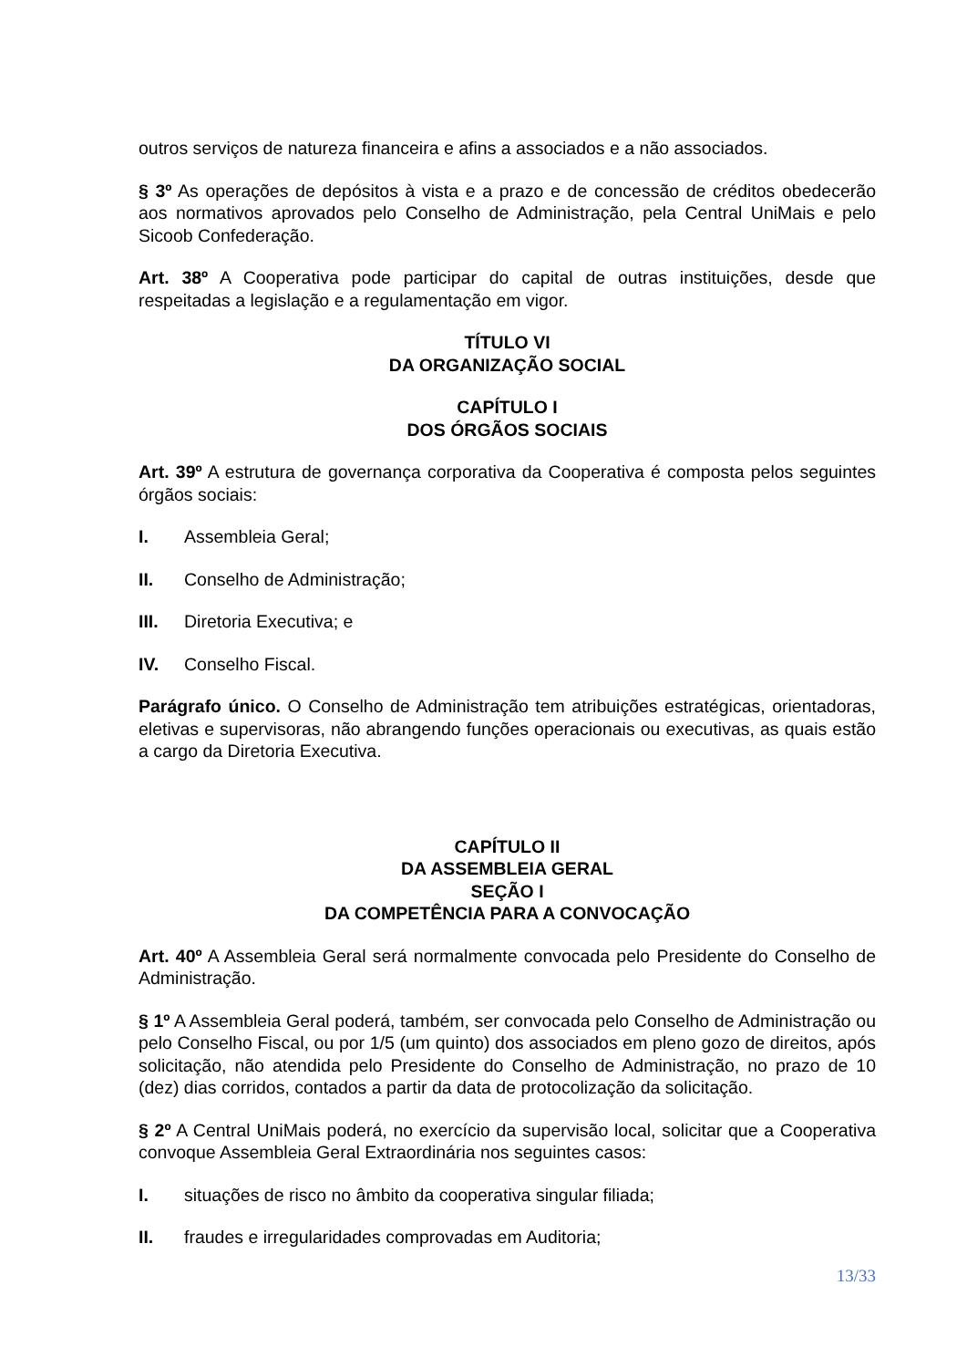outros serviços de natureza financeira e afins a associados e a não associados.
§ 3º As operações de depósitos à vista e a prazo e de concessão de créditos obedecerão aos normativos aprovados pelo Conselho de Administração, pela Central UniMais e pelo Sicoob Confederação.
Art. 38º A Cooperativa pode participar do capital de outras instituições, desde que respeitadas a legislação e a regulamentação em vigor.
TÍTULO VI
DA ORGANIZAÇÃO SOCIAL
CAPÍTULO I
DOS ÓRGÃOS SOCIAIS
Art. 39º A estrutura de governança corporativa da Cooperativa é composta pelos seguintes órgãos sociais:
I. Assembleia Geral;
II. Conselho de Administração;
III. Diretoria Executiva; e
IV. Conselho Fiscal.
Parágrafo único. O Conselho de Administração tem atribuições estratégicas, orientadoras, eletivas e supervisoras, não abrangendo funções operacionais ou executivas, as quais estão a cargo da Diretoria Executiva.
CAPÍTULO II
DA ASSEMBLEIA GERAL
SEÇÃO I
DA COMPETÊNCIA PARA A CONVOCAÇÃO
Art. 40º A Assembleia Geral será normalmente convocada pelo Presidente do Conselho de Administração.
§ 1º A Assembleia Geral poderá, também, ser convocada pelo Conselho de Administração ou pelo Conselho Fiscal, ou por 1/5 (um quinto) dos associados em pleno gozo de direitos, após solicitação, não atendida pelo Presidente do Conselho de Administração, no prazo de 10 (dez) dias corridos, contados a partir da data de protocolização da solicitação.
§ 2º A Central UniMais poderá, no exercício da supervisão local, solicitar que a Cooperativa convoque Assembleia Geral Extraordinária nos seguintes casos:
I. situações de risco no âmbito da cooperativa singular filiada;
II. fraudes e irregularidades comprovadas em Auditoria;
13/33